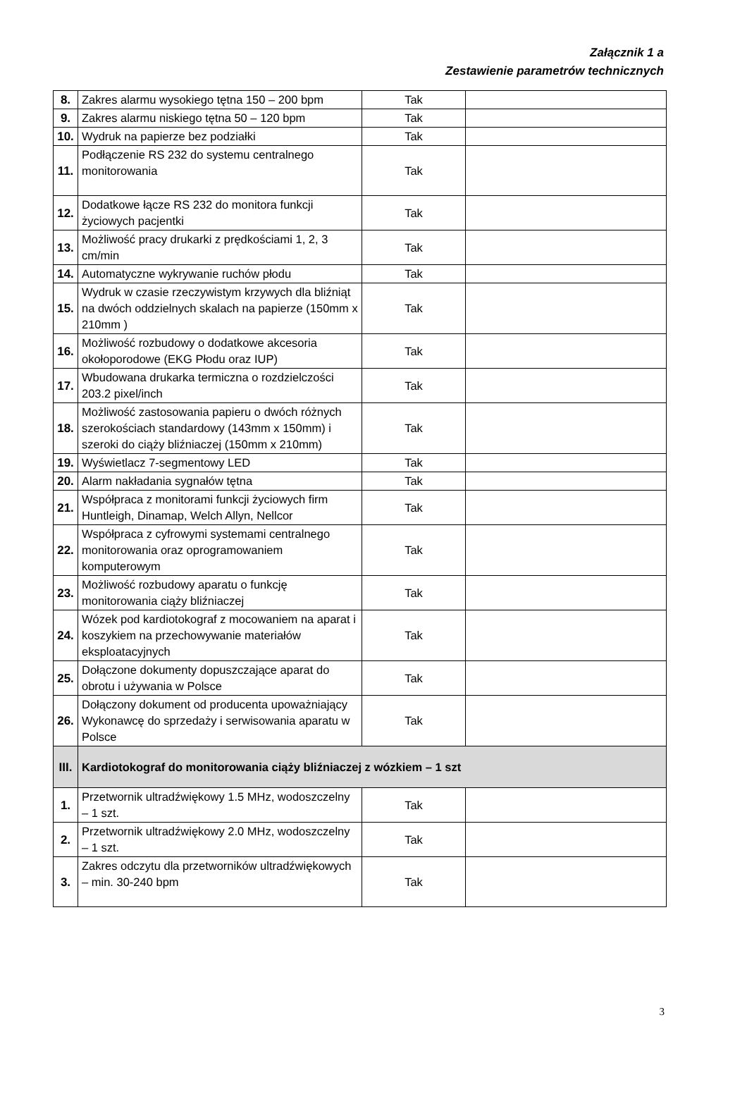Załącznik 1 a
Zestawienie parametrów technicznych
| 8. | Zakres alarmu wysokiego tętna 150 – 200 bpm | Tak | |
| 9. | Zakres alarmu niskiego tętna 50 – 120 bpm | Tak | |
| 10. | Wydruk na papierze bez podziałki | Tak | |
| 11. | Podłączenie RS 232 do systemu centralnego monitorowania | Tak | |
| 12. | Dodatkowe łącze RS 232 do monitora funkcji życiowych pacjentki | Tak | |
| 13. | Możliwość pracy drukarki z prędkościami 1, 2, 3 cm/min | Tak | |
| 14. | Automatyczne wykrywanie ruchów płodu | Tak | |
| 15. | Wydruk w czasie rzeczywistym krzywych dla bliźniąt na dwóch oddzielnych skalach na papierze (150mm x 210mm ) | Tak | |
| 16. | Możliwość rozbudowy o dodatkowe akcesoria okołoporodowe (EKG Płodu oraz IUP) | Tak | |
| 17. | Wbudowana drukarka termiczna o rozdzielczości 203.2 pixel/inch | Tak | |
| 18. | Możliwość zastosowania papieru o dwóch różnych szerokościach standardowy (143mm x 150mm) i szeroki do ciąży bliźniaczej (150mm x 210mm) | Tak | |
| 19. | Wyświetlacz 7-segmentowy LED | Tak | |
| 20. | Alarm nakładania sygnałów tętna | Tak | |
| 21. | Współpraca z monitorami funkcji życiowych firm Huntleigh, Dinamap, Welch Allyn, Nellcor | Tak | |
| 22. | Współpraca z cyfrowymi systemami centralnego monitorowania oraz oprogramowaniem komputerowym | Tak | |
| 23. | Możliwość rozbudowy aparatu o funkcję monitorowania ciąży bliźniaczej | Tak | |
| 24. | Wózek pod kardiotokograf z mocowaniem na aparat i koszykiem na przechowywanie materiałów eksploatacyjnych | Tak | |
| 25. | Dołączone dokumenty dopuszczające aparat do obrotu i używania w Polsce | Tak | |
| 26. | Dołączony dokument od producenta upoważniający Wykonawcę do sprzedaży i serwisowania aparatu w Polsce | Tak | |
| III. | Kardiotokograf do monitorowania ciąży bliźniaczej z wózkiem – 1 szt | | |
| 1. | Przetwornik ultradźwiękowy 1.5 MHz, wodoszczelny – 1 szt. | Tak | |
| 2. | Przetwornik ultradźwiękowy 2.0 MHz, wodoszczelny – 1 szt. | Tak | |
| 3. | Zakres odczytu dla przetworników ultradźwiękowych – min. 30-240 bpm | Tak | |
3